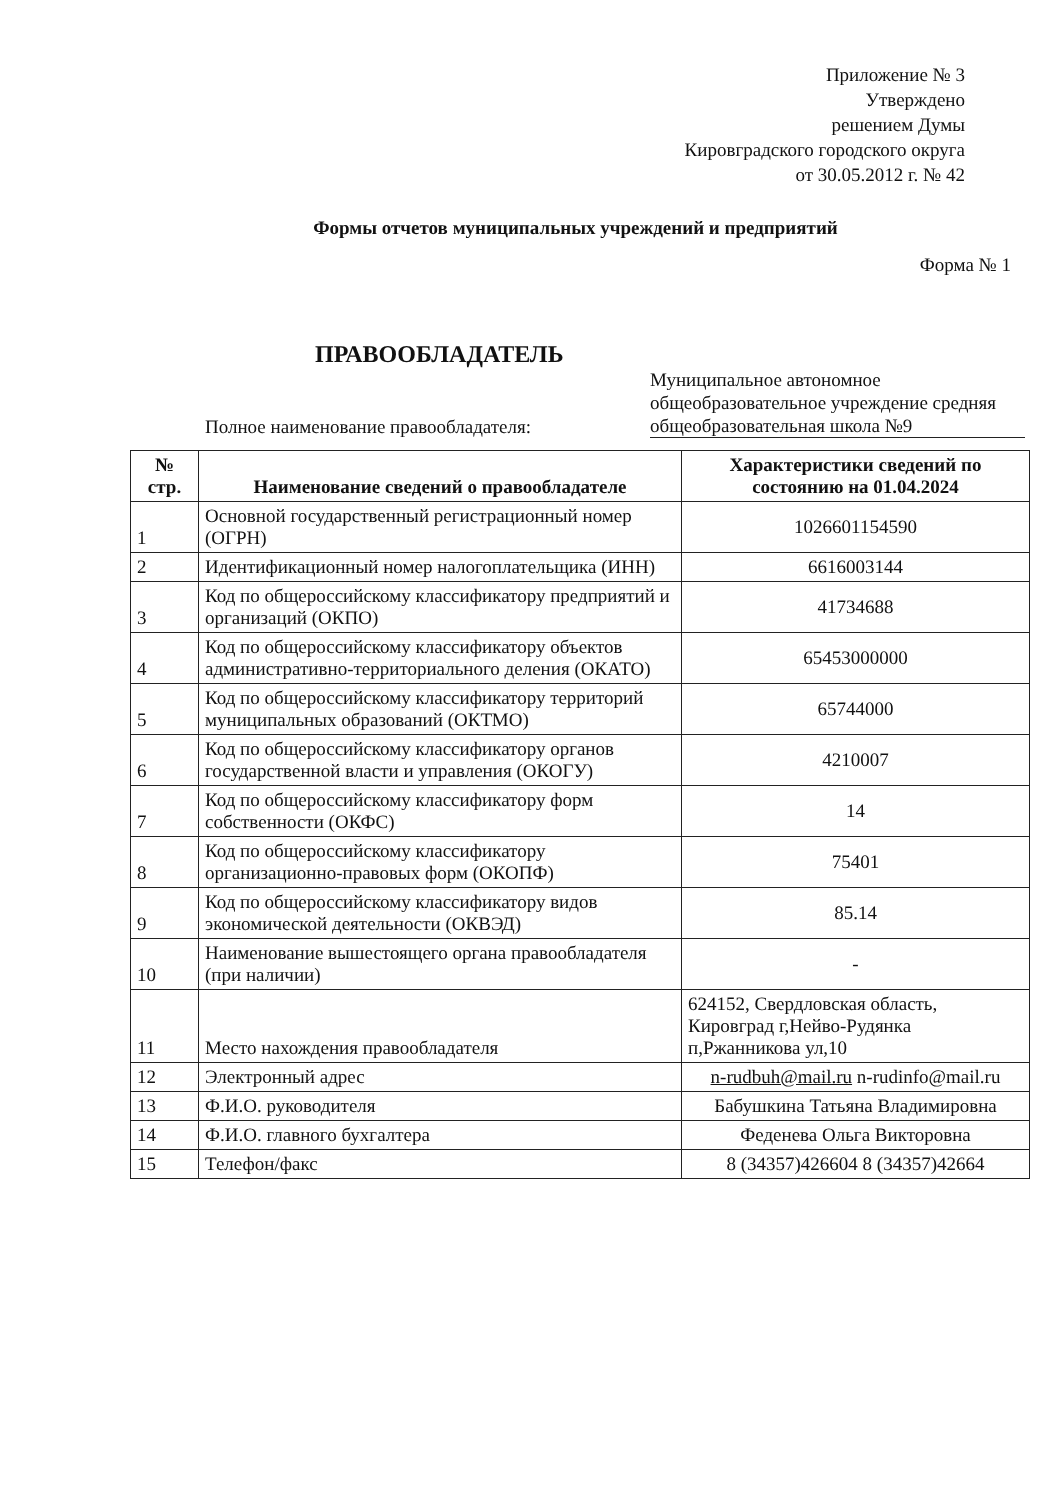Приложение № 3
Утверждено
решением Думы
Кировградского городского округа
от 30.05.2012 г. № 42
Формы отчетов муниципальных учреждений и предприятий
Форма № 1
ПРАВООБЛАДАТЕЛЬ
Полное наименование правообладателя:
Муниципальное автономное общеобразовательное учреждение средняя общеобразовательная школа №9
| № стр. | Наименование сведений о правообладателе | Характеристики сведений по состоянию на 01.04.2024 |
| --- | --- | --- |
| 1 | Основной государственный регистрационный номер (ОГРН) | 1026601154590 |
| 2 | Идентификационный номер налогоплательщика (ИНН) | 6616003144 |
| 3 | Код по общероссийскому классификатору предприятий и организаций (ОКПО) | 41734688 |
| 4 | Код по общероссийскому классификатору объектов административно-территориального деления (ОКАТО) | 65453000000 |
| 5 | Код по общероссийскому классификатору территорий муниципальных образований (ОКТМО) | 65744000 |
| 6 | Код по общероссийскому классификатору органов государственной власти и управления (ОКОГУ) | 4210007 |
| 7 | Код по общероссийскому классификатору форм собственности (ОКФС) | 14 |
| 8 | Код по общероссийскому классификатору организационно-правовых форм (ОКОПФ) | 75401 |
| 9 | Код по общероссийскому классификатору видов экономической деятельности (ОКВЭД) | 85.14 |
| 10 | Наименование вышестоящего органа правообладателя (при наличии) | - |
| 11 | Место нахождения правообладателя | 624152, Свердловская область, Кировград г,Нейво-Рудянка п,Ржанникова ул,10 |
| 12 | Электронный адрес | n-rudbuh@mail.ru n-rudinfo@mail.ru |
| 13 | Ф.И.О. руководителя | Бабушкина Татьяна Владимировна |
| 14 | Ф.И.О. главного бухгалтера | Феденева Ольга Викторовна |
| 15 | Телефон/факс | 8 (34357)426604 8 (34357)42664 |